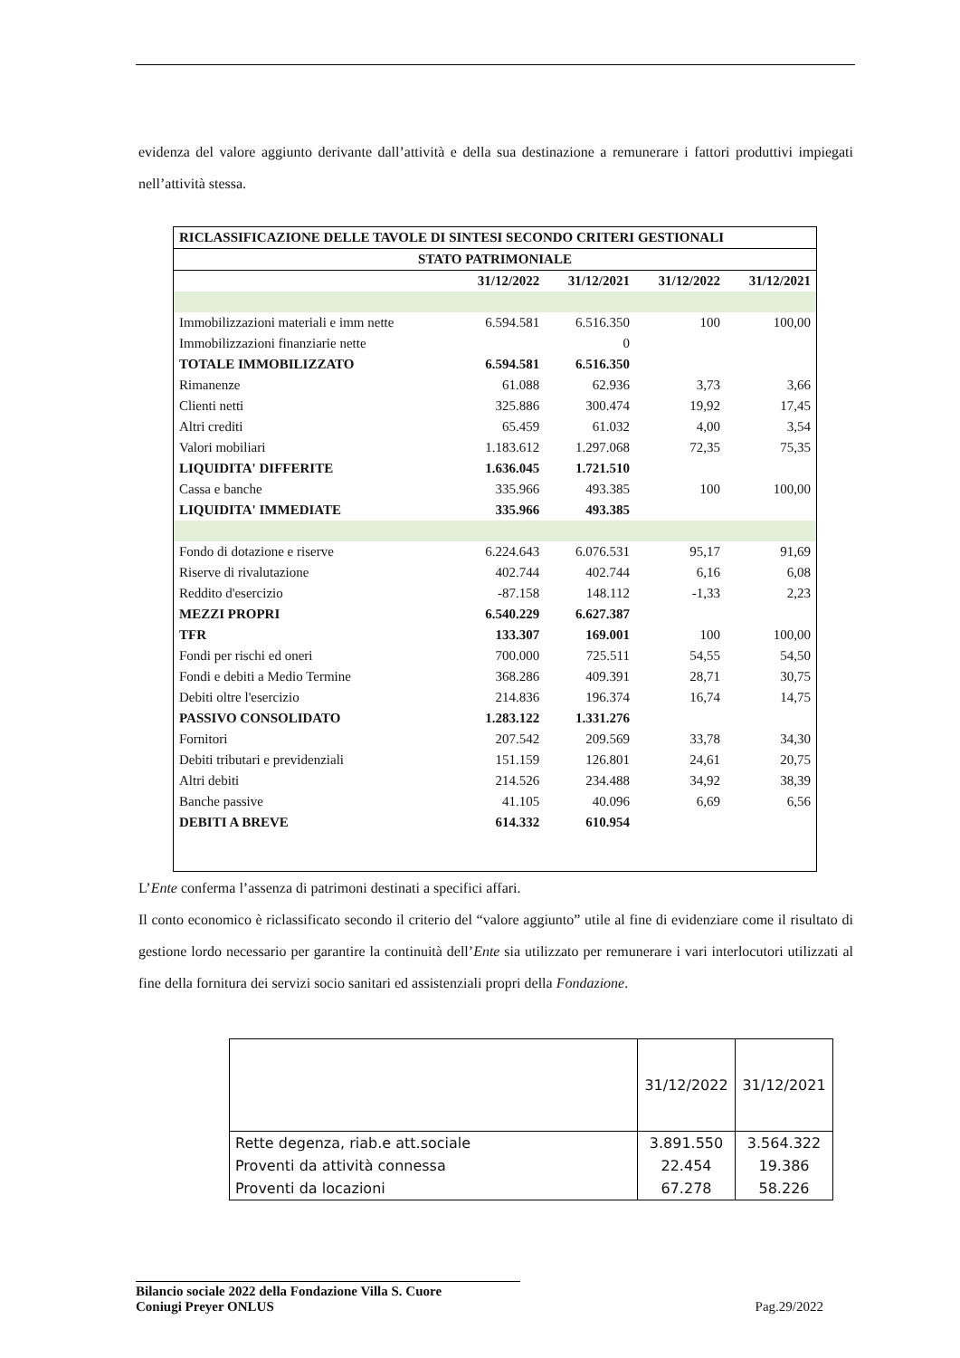evidenza del valore aggiunto derivante dall’attività e della sua destinazione a remunerare i fattori produttivi impiegati nell’attività stessa.
| RICLASSIFICAZIONE DELLE TAVOLE DI SINTESI SECONDO CRITERI GESTIONALI | | | | |
| --- | --- | --- | --- | --- |
| STATO PATRIMONIALE | | | | |
| | 31/12/2022 | 31/12/2021 | 31/12/2022 | 31/12/2021 |
| Immobilizzazioni materiali e imm nette | 6.594.581 | 6.516.350 | 100 | 100,00 |
| Immobilizzazioni finanziarie nette | | 0 | | |
| TOTALE IMMOBILIZZATO | 6.594.581 | 6.516.350 | | |
| Rimanenze | 61.088 | 62.936 | 3,73 | 3,66 |
| Clienti netti | 325.886 | 300.474 | 19,92 | 17,45 |
| Altri crediti | 65.459 | 61.032 | 4,00 | 3,54 |
| Valori mobiliari | 1.183.612 | 1.297.068 | 72,35 | 75,35 |
| LIQUIDITA' DIFFERITE | 1.636.045 | 1.721.510 | | |
| Cassa e banche | 335.966 | 493.385 | 100 | 100,00 |
| LIQUIDITA' IMMEDIATE | 335.966 | 493.385 | | |
| Fondo di dotazione e riserve | 6.224.643 | 6.076.531 | 95,17 | 91,69 |
| Riserve di rivalutazione | 402.744 | 402.744 | 6,16 | 6,08 |
| Reddito d'esercizio | -87.158 | 148.112 | -1,33 | 2,23 |
| MEZZI PROPRI | 6.540.229 | 6.627.387 | | |
| TFR | 133.307 | 169.001 | 100 | 100,00 |
| Fondi per rischi ed oneri | 700.000 | 725.511 | 54,55 | 54,50 |
| Fondi e debiti a Medio Termine | 368.286 | 409.391 | 28,71 | 30,75 |
| Debiti oltre l'esercizio | 214.836 | 196.374 | 16,74 | 14,75 |
| PASSIVO CONSOLIDATO | 1.283.122 | 1.331.276 | | |
| Fornitori | 207.542 | 209.569 | 33,78 | 34,30 |
| Debiti tributari e previdenziali | 151.159 | 126.801 | 24,61 | 20,75 |
| Altri debiti | 214.526 | 234.488 | 34,92 | 38,39 |
| Banche passive | 41.105 | 40.096 | 6,69 | 6,56 |
| DEBITI A BREVE | 614.332 | 610.954 | | |
L’Ente conferma l’assenza di patrimoni destinati a specifici affari.
Il conto economico è riclassificato secondo il criterio del “valore aggiunto” utile al fine di evidenziare come il risultato di gestione lordo necessario per garantire la continuità dell’Ente sia utilizzato per remunerare i vari interlocutori utilizzati al fine della fornitura dei servizi socio sanitari ed assistenziali propri della Fondazione.
| | 31/12/2022 | 31/12/2021 |
| --- | --- | --- |
| Rette degenza, riab.e att.sociale | 3.891.550 | 3.564.322 |
| Proventi da attività connessa | 22.454 | 19.386 |
| Proventi da locazioni | 67.278 | 58.226 |
Bilancio sociale 2022 della Fondazione Villa S. Cuore
Coniugi Preyer ONLUS Pag.29/2022